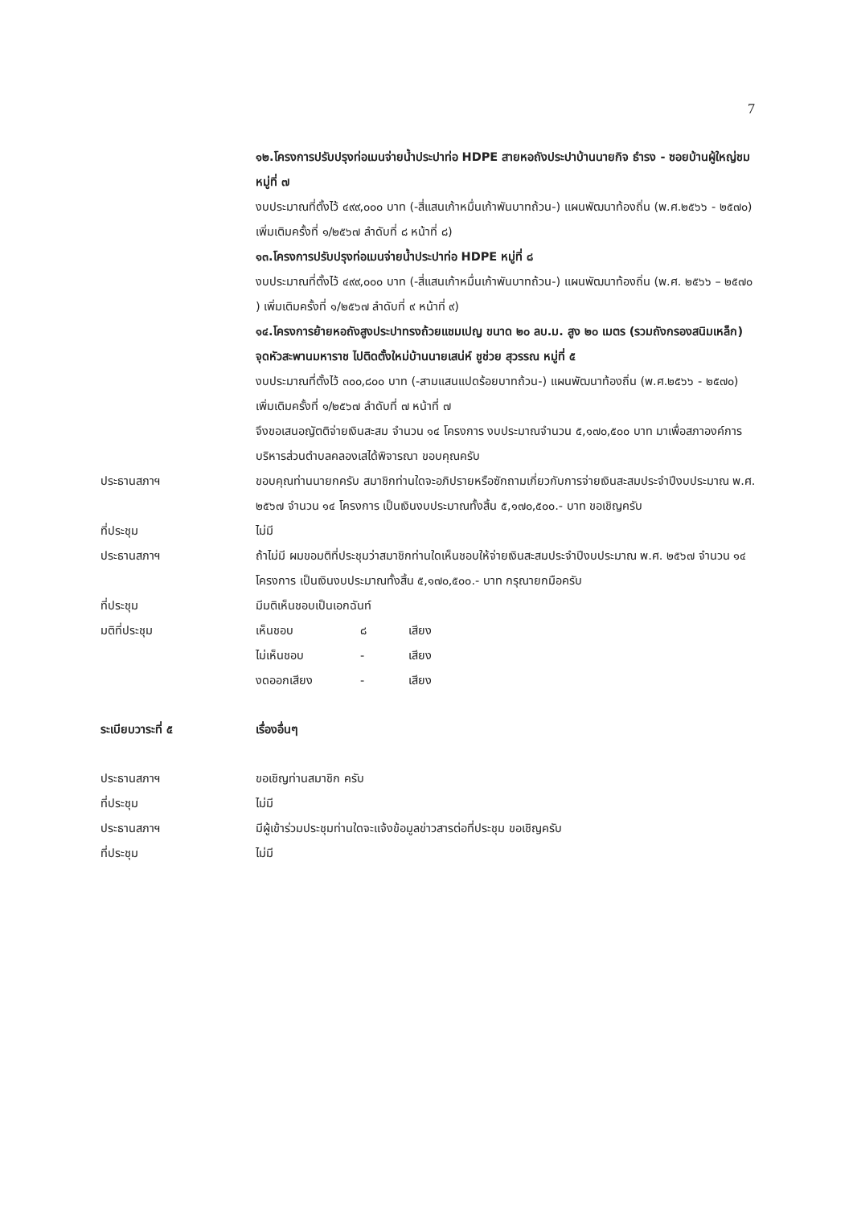7
๑๒.โครงการปรับปรุงท่อเมนจ่ายน้ำประปาท่อ HDPE สายหอถังประปาบ้านนายกิจ ธำรง - ซอยบ้านผู้ใหญ่ชม หมู่ที่ ๗
งบประมาณที่ตั้งไว้ ๔๙๙,๐๐๐ บาท (-สี่แสนเก้าหมื่นเก้าพันบาทถ้วน-) แผนพัฒนาท้องถิ่น (พ.ศ.๒๕๖๖ - ๒๕๗๐) เพิ่มเติมครั้งที่ ๑/๒๕๖๗ ลำดับที่ ๘ หน้าที่ ๘)
๑๓.โครงการปรับปรุงท่อเมนจ่ายน้ำประปาท่อ HDPE หมู่ที่ ๘
งบประมาณที่ตั้งไว้ ๔๙๙,๐๐๐ บาท (-สี่แสนเก้าหมื่นเก้าพันบาทถ้วน-) แผนพัฒนาท้องถิ่น (พ.ศ. ๒๕๖๖ – ๒๕๗๐ ) เพิ่มเติมครั้งที่ ๑/๒๕๖๗ ลำดับที่ ๙ หน้าที่ ๙)
๑๔.โครงการย้ายหอถังสูงประปาทรงถ้วยแชมเปญ ขนาด ๒๐ ลบ.ม. สูง ๒๐ เมตร (รวมถังกรองสนิมเหล็ก) จุดหัวสะพานมหาราช ไปติดตั้งใหม่บ้านนายเสน่ห์ ชูช่วย สุวรรณ หมู่ที่ ๕
งบประมาณที่ตั้งไว้ ๓๐๐,๘๐๐ บาท (-สามแสนแปดร้อยบาทถ้วน-) แผนพัฒนาท้องถิ่น (พ.ศ.๒๕๖๖ - ๒๕๗๐) เพิ่มเติมครั้งที่ ๑/๒๕๖๗ ลำดับที่ ๗ หน้าที่ ๗
จึงขอเสนอญัตติจ่ายเงินสะสม จำนวน ๑๔ โครงการ งบประมาณจำนวน ๕,๑๗๐,๕๐๐ บาท มาเพื่อสภาองค์การบริหารส่วนตำบลคลองเสได้พิจารณา ขอบคุณครับ
ประธานสภาฯ ขอบคุณท่านนายกครับ สมาชิกท่านใดจะอภิปรายหรือซักถามเกี่ยวกับการจ่ายเงินสะสมประจำปีงบประมาณ พ.ศ. ๒๕๖๗ จำนวน ๑๔ โครงการ เป็นเงินงบประมาณทั้งสิ้น ๕,๑๗๐,๕๐๐.- บาท ขอเชิญครับ
ที่ประชุม ไม่มี
ประธานสภาฯ ถ้าไม่มี ผมขอมติที่ประชุมว่าสมาชิกท่านใดเห็นชอบให้จ่ายเงินสะสมประจำปีงบประมาณ พ.ศ. ๒๕๖๗ จำนวน ๑๔ โครงการ เป็นเงินงบประมาณทั้งสิ้น ๕,๑๗๐,๕๐๐.- บาท กรุณายกมือครับ
ที่ประชุม มีมติเห็นชอบเป็นเอกฉันท์
มติที่ประชุม เห็นชอบ ๘ เสียง
ไม่เห็นชอบ - เสียง
งดออกเสียง - เสียง
ระเบียบวาระที่ ๕ เรื่องอื่นๆ
ประธานสภาฯ ขอเชิญท่านสมาชิก ครับ
ที่ประชุม ไม่มี
ประธานสภาฯ มีผู้เข้าร่วมประชุมท่านใดจะแจ้งข้อมูลข่าวสารต่อที่ประชุม ขอเชิญครับ
ที่ประชุม ไม่มี